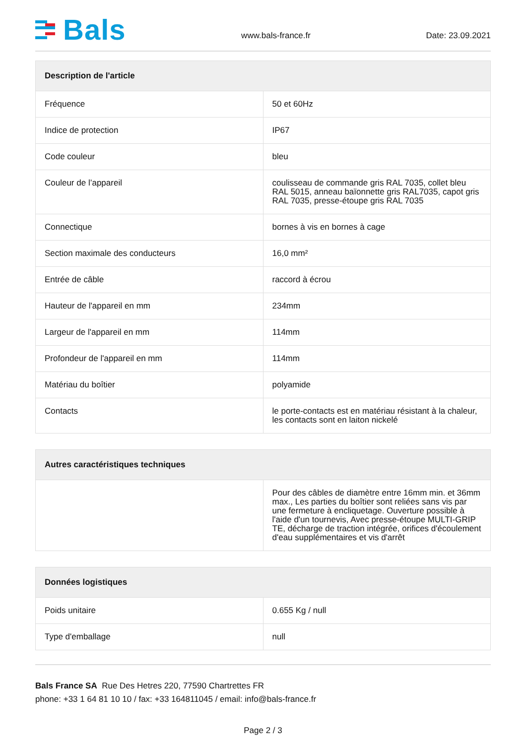Bals
www.bals-france.fr Date: 23.09.2021
| Description de l'article | |
| --- | --- |
| Fréquence | 50 et 60Hz |
| Indice de protection | IP67 |
| Code couleur | bleu |
| Couleur de l’appareil | coulisseau de commande gris RAL 7035, collet bleu RAL 5015, anneau baïonnette gris RAL7035, capot gris RAL 7035, presse-étoupe gris RAL 7035 |
| Connectique | bornes à vis en bornes à cage |
| Section maximale des conducteurs | 16,0 mm² |
| Entrée de câble | raccord à écrou |
| Hauteur de l'appareil en mm | 234mm |
| Largeur de l'appareil en mm | 114mm |
| Profondeur de l'appareil en mm | 114mm |
| Matériau du boîtier | polyamide |
| Contacts | le porte-contacts est en matériau résistant à la chaleur, les contacts sont en laiton nickelé |
| Autres caractéristiques techniques | |
| --- | --- |
| | Pour des câbles de diamètre entre 16mm min. et 36mm max., Les parties du boîtier sont reliées sans vis par une fermeture à encliquetage. Ouverture possible à l'aide d'un tournevis, Avec presse-étoupe MULTI-GRIP TE, décharge de traction intégrée, orifices d'écoulement d'eau supplémentaires et vis d'arrêt |
| Données logistiques | |
| --- | --- |
| Poids unitaire | 0.655 Kg / null |
| Type d'emballage | null |
Bals France SA Rue Des Hetres 220, 77590 Chartrettes FR
phone: +33 1 64 81 10 10 / fax: +33 164811045 / email: info@bals-france.fr
Page 2 / 3